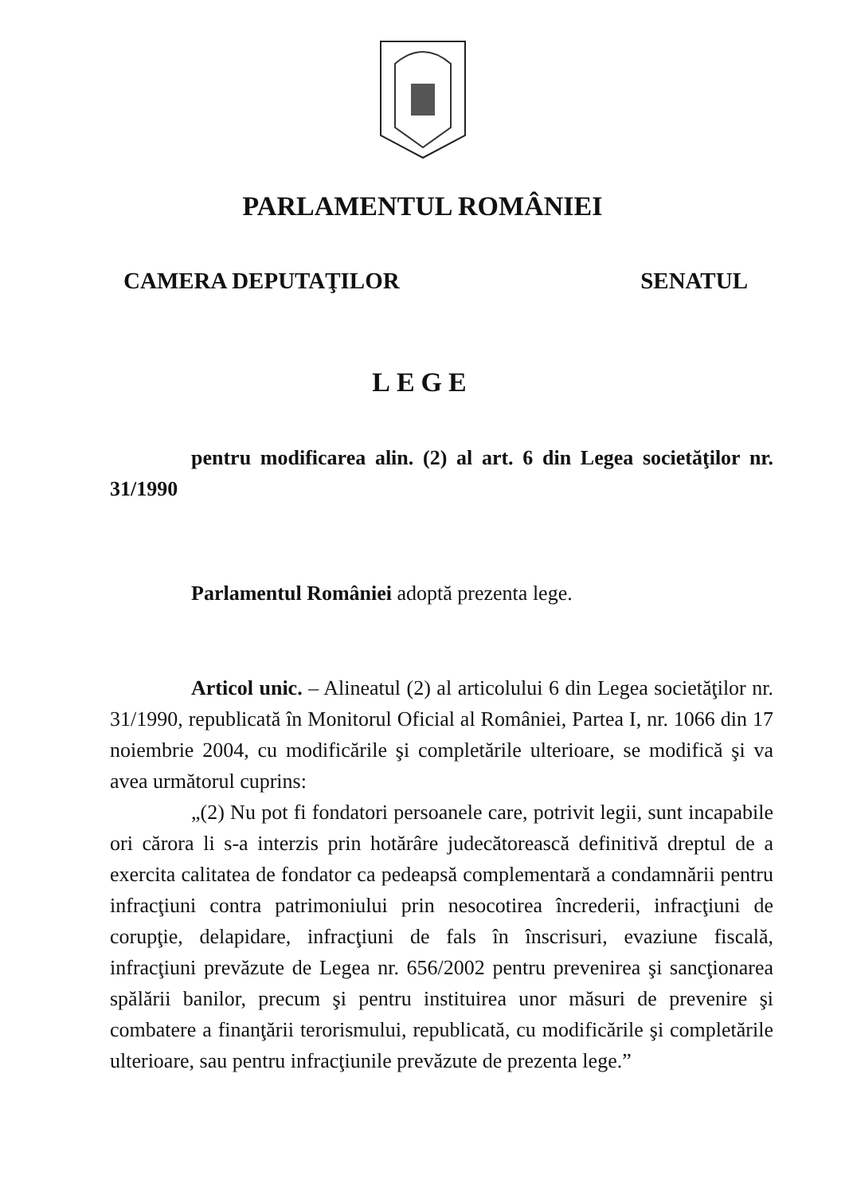PARLAMENTUL ROMÂNIEI
CAMERA DEPUTAŢILOR SENATUL
LEGE
pentru modificarea alin. (2) al art. 6 din Legea societăţilor nr. 31/1990
Parlamentul României adoptă prezenta lege.
Articol unic. – Alineatul (2) al articolului 6 din Legea societăţilor nr. 31/1990, republicată în Monitorul Oficial al României, Partea I, nr. 1066 din 17 noiembrie 2004, cu modificările şi completările ulterioare, se modifică şi va avea următorul cuprins:
„(2) Nu pot fi fondatori persoanele care, potrivit legii, sunt incapabile ori cărora li s-a interzis prin hotărâre judecătorească definitivă dreptul de a exercita calitatea de fondator ca pedeapsă complementară a condamnării pentru infracţiuni contra patrimoniului prin nesocotirea încrederii, infracţiuni de corupţie, delapidare, infracţiuni de fals în înscrisuri, evaziune fiscală, infracţiuni prevăzute de Legea nr. 656/2002 pentru prevenirea şi sancţionarea spălării banilor, precum şi pentru instituirea unor măsuri de prevenire şi combatere a finanţării terorismului, republicată, cu modificările şi completările ulterioare, sau pentru infracţiunile prevăzute de prezenta lege.”